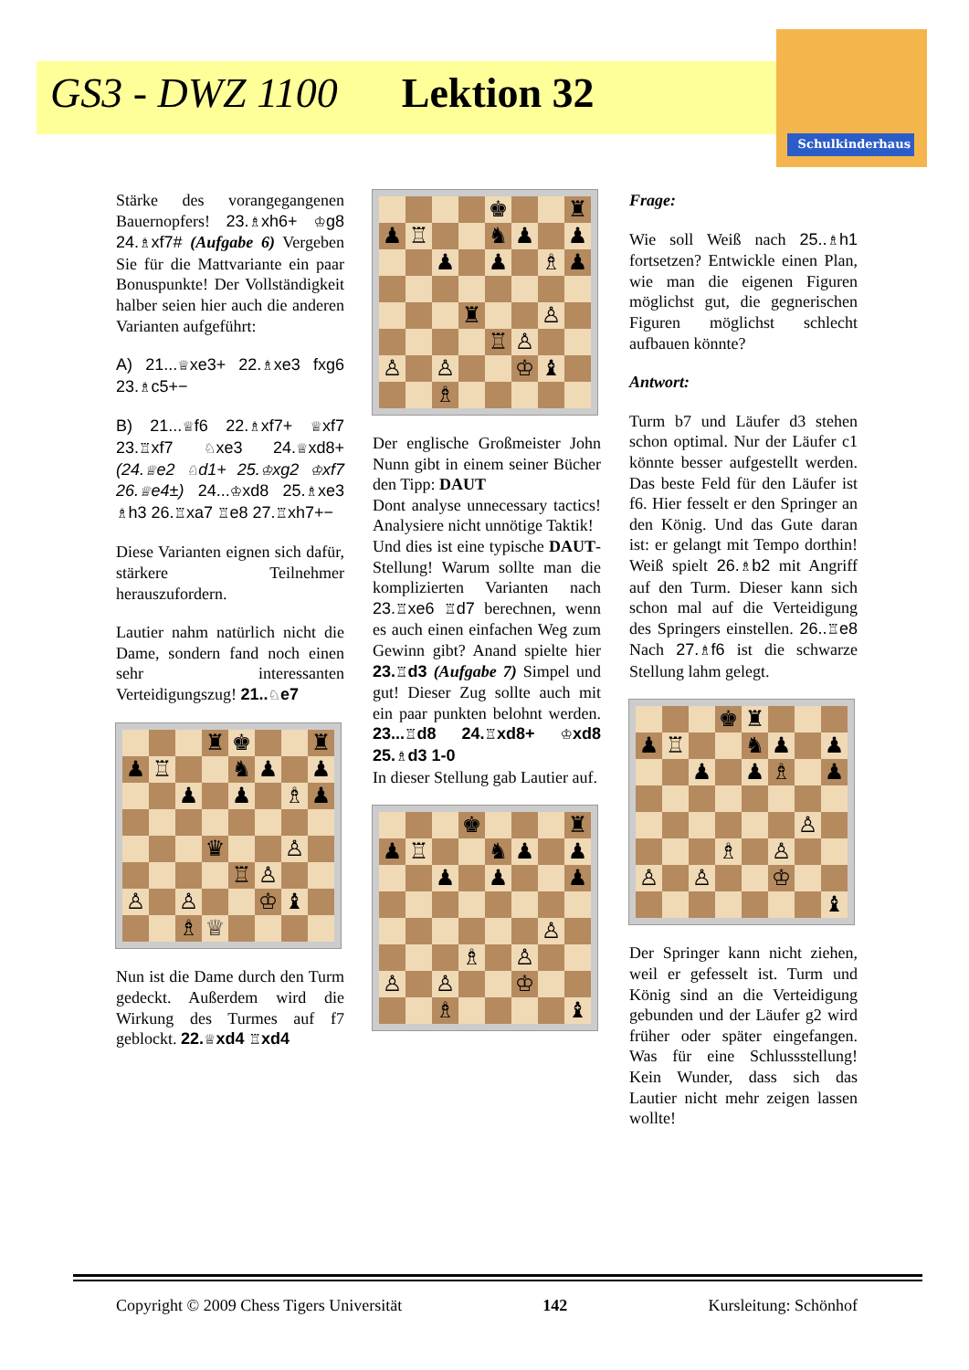GS3 - DWZ 1100 Lektion 32
Schulkinderhaus
Stärke des vorangegangenen Bauernopfers! 23.♗xh6+ ♔g8 24.♗xf7# (Aufgabe 6) Vergeben Sie für die Mattvariante ein paar Bonuspunkte! Der Vollständigkeit halber seien hier auch die anderen Varianten aufgeführt:
A) 21...♕xe3+ 22.♗xe3 fxg6 23.♗c5+−
B) 21...♕f6 22.♗xf7+ ♕xf7 23.♖xf7 ♘xe3 24.♕xd8+ (24.♕e2 ♘d1+ 25.♔xg2 ♔xf7 26.♕e4±) 24...♔xd8 25.♗xe3 ♗h3 26.♖xa7 ♖e8 27.♖xh7+−
Diese Varianten eignen sich dafür, stärkere Teilnehmer herauszufordern.
Lautier nahm natürlich nicht die Dame, sondern fand noch einen sehr interessanten Verteidigungszug! 21..♘e7
| | | | ♜ | ♚ | | | ♜ |
| ♟ | ♖ | | | ♞ | ♟ | | ♟ |
| | | ♟ | | ♟ | | ♗ | ♟ |
| | | | ♛ | | | ♙ | |
| | | | | ♖ | ♙ | | |
| ♙ | | ♙ | | | ♔ | ♝ | |
| | | ♗ | ♕ | | | | |
Nun ist die Dame durch den Turm gedeckt. Außerdem wird die Wirkung des Turmes auf f7 geblockt. 22.♕xd4 ♖xd4
| | | | | ♚ | | | ♜ |
| ♟ | ♖ | | | ♞ | ♟ | | ♟ |
| | | ♟ | | ♟ | | ♗ | ♟ |
| | | | ♜ | | | ♙ | |
| | | | | ♖ | ♙ | | |
| ♙ | | ♙ | | | ♔ | ♝ | |
| | | ♗ | | | | | |
Der englische Großmeister John Nunn gibt in einem seiner Bücher den Tipp: DAUT
Dont analyse unnecessary tactics! Analysiere nicht unnötige Taktik!
Und dies ist eine typische DAUT-Stellung! Warum sollte man die komplizierten Varianten nach 23.♖xe6 ♖d7 berechnen, wenn es auch einen einfachen Weg zum Gewinn gibt? Anand spielte hier 23.♖d3 (Aufgabe 7) Simpel und gut! Dieser Zug sollte auch mit ein paar punkten belohnt werden. 23...♖d8 24.♖xd8+ ♔xd8 25.♗d3 1-0
In dieser Stellung gab Lautier auf.
| | | | ♚ | | | | ♜ |
| ♟ | ♖ | | | ♞ | ♟ | | ♟ |
| | | ♟ | | ♟ | | | ♟ |
| | | | | | | ♙ | |
| | | | ♗ | | ♙ | | |
| ♙ | | ♙ | | | ♔ | | |
| | | ♗ | | | | | ♝ |
Frage:
Wie soll Weiß nach 25..♗h1 fortsetzen? Entwickle einen Plan, wie man die eigenen Figuren möglichst gut, die gegnerischen Figuren möglichst schlecht aufbauen könnte?
Antwort:
Turm b7 und Läufer d3 stehen schon optimal. Nur der Läufer c1 könnte besser aufgestellt werden. Das beste Feld für den Läufer ist f6. Hier fesselt er den Springer an den König. Und das Gute daran ist: er gelangt mit Tempo dorthin! Weiß spielt 26.♗b2 mit Angriff auf den Turm. Dieser kann sich schon mal auf die Verteidigung des Springers einstellen. 26..♖e8 Nach 27.♗f6 ist die schwarze Stellung lahm gelegt.
| | | | ♚ | ♜ | | | |
| ♟ | ♖ | | | ♞ | ♟ | | ♟ |
| | | ♟ | | ♟ | ♗ | | ♟ |
| | | | | | | ♙ | |
| | | | ♗ | | ♙ | | |
| ♙ | | ♙ | | | ♔ | | |
| | | | | | | | ♝ |
Der Springer kann nicht ziehen, weil er gefesselt ist. Turm und König sind an die Verteidigung gebunden und der Läufer g2 wird früher oder später eingefangen. Was für eine Schlussstellung! Kein Wunder, dass sich das Lautier nicht mehr zeigen lassen wollte!
Copyright © 2009 Chess Tigers Universität 142 Kursleitung: Schönhof